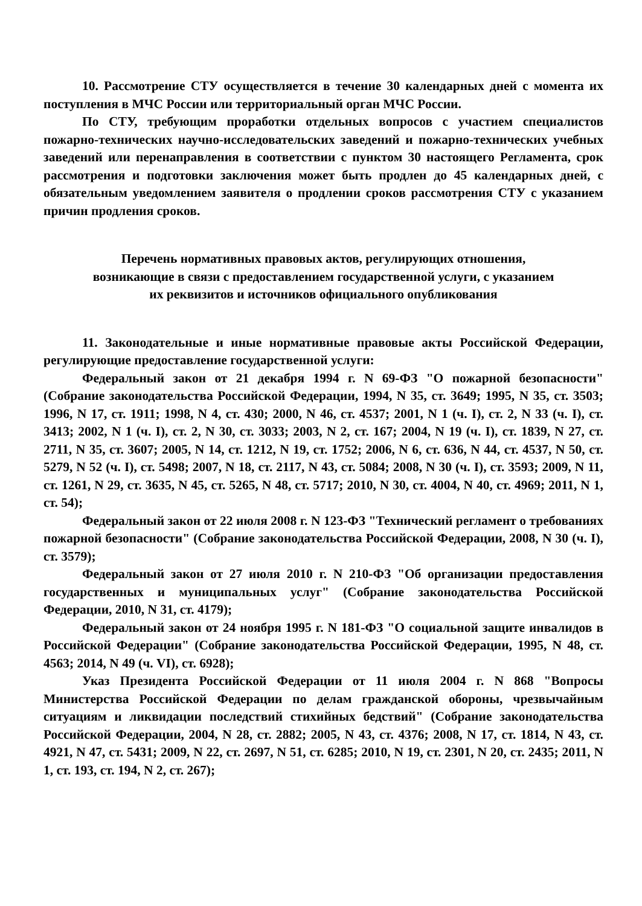10. Рассмотрение СТУ осуществляется в течение 30 календарных дней с момента их поступления в МЧС России или территориальный орган МЧС России.
По СТУ, требующим проработки отдельных вопросов с участием специалистов пожарно-технических научно-исследовательских заведений и пожарно-технических учебных заведений или перенаправления в соответствии с пунктом 30 настоящего Регламента, срок рассмотрения и подготовки заключения может быть продлен до 45 календарных дней, с обязательным уведомлением заявителя о продлении сроков рассмотрения СТУ с указанием причин продления сроков.
Перечень нормативных правовых актов, регулирующих отношения,
возникающие в связи с предоставлением государственной услуги, с указанием
их реквизитов и источников официального опубликования
11. Законодательные и иные нормативные правовые акты Российской Федерации, регулирующие предоставление государственной услуги:
Федеральный закон от 21 декабря 1994 г. N 69-ФЗ "О пожарной безопасности" (Собрание законодательства Российской Федерации, 1994, N 35, ст. 3649; 1995, N 35, ст. 3503; 1996, N 17, ст. 1911; 1998, N 4, ст. 430; 2000, N 46, ст. 4537; 2001, N 1 (ч. I), ст. 2, N 33 (ч. I), ст. 3413; 2002, N 1 (ч. I), ст. 2, N 30, ст. 3033; 2003, N 2, ст. 167; 2004, N 19 (ч. I), ст. 1839, N 27, ст. 2711, N 35, ст. 3607; 2005, N 14, ст. 1212, N 19, ст. 1752; 2006, N 6, ст. 636, N 44, ст. 4537, N 50, ст. 5279, N 52 (ч. I), ст. 5498; 2007, N 18, ст. 2117, N 43, ст. 5084; 2008, N 30 (ч. I), ст. 3593; 2009, N 11, ст. 1261, N 29, ст. 3635, N 45, ст. 5265, N 48, ст. 5717; 2010, N 30, ст. 4004, N 40, ст. 4969; 2011, N 1, ст. 54);
Федеральный закон от 22 июля 2008 г. N 123-ФЗ "Технический регламент о требованиях пожарной безопасности" (Собрание законодательства Российской Федерации, 2008, N 30 (ч. I), ст. 3579);
Федеральный закон от 27 июля 2010 г. N 210-ФЗ "Об организации предоставления государственных и муниципальных услуг" (Собрание законодательства Российской Федерации, 2010, N 31, ст. 4179);
Федеральный закон от 24 ноября 1995 г. N 181-ФЗ "О социальной защите инвалидов в Российской Федерации" (Собрание законодательства Российской Федерации, 1995, N 48, ст. 4563; 2014, N 49 (ч. VI), ст. 6928);
Указ Президента Российской Федерации от 11 июля 2004 г. N 868 "Вопросы Министерства Российской Федерации по делам гражданской обороны, чрезвычайным ситуациям и ликвидации последствий стихийных бедствий" (Собрание законодательства Российской Федерации, 2004, N 28, ст. 2882; 2005, N 43, ст. 4376; 2008, N 17, ст. 1814, N 43, ст. 4921, N 47, ст. 5431; 2009, N 22, ст. 2697, N 51, ст. 6285; 2010, N 19, ст. 2301, N 20, ст. 2435; 2011, N 1, ст. 193, ст. 194, N 2, ст. 267);